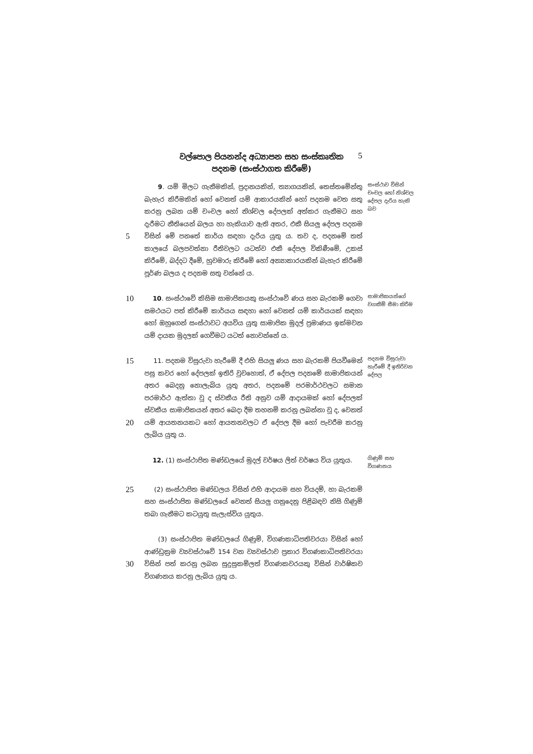වල්පොල පියනන්ද අධ්‍යාපන සහ සංස්කෘතික
පදනම (සංස්ථාගත කිරීමේ)
5
5
9. යම් මිලට ගැනීමකින්, ප්‍රදානයකින්, ත්‍යාගයකින්, තෙස්තමේන්තු බැහැර කිරීමකින් හෝ වෙනත් යම් ආකාරයකින් හෝ පදනම වෙත සතු කරනු ලබන යම් චංචල හෝ නිශ්චල දේපලක් අත්කර ගැනීමට සහ දැරීමට නීතියෙන් බලය හා හැකියාව ඇති අතර, එකී සියලු දේපල පදනම විසින් මේ පනතේ කාර්ය සඳහා දැරිය යුතු ය. තව ද, පදනමේ තත් කාලයේ බලපවත්නා රීතිවලට යටත්ව එකී දේපල විකිණීමේ, උකස් කිරීමේ, බද්දට දීමේ, හුවමාරු කිරීමේ හෝ අන්‍යාකාරයකින් බැහැර කිරීමේ පූර්ණ බලය ද පදනම සතු වන්නේ ය.
සංස්ථාව විසින් චංචල හෝ නිශ්චල දේපල දැරිය හැකි බව
10
10. සංස්ථාවේ කිසිම සාමාජිකයකු සංස්ථාවේ ණය සහ බැරකම් ගෙවා සමථයට පත් කිරීමේ කාර්යය සඳහා හෝ වෙනත් යම් කාර්යයක් සඳහා හෝ ඔහුගෙන් සංස්ථාවට අයවිය යුතු සාමාජික මුදල් ප්‍රමාණය ඉක්මවන යම් දායක මුදලක් ගෙවීමට යටත් නොවන්නේ ය.
සාමාජිකයන්ගේ වගකීම් සීමා කිරීම
15
20
11. පදනම විසුරුවා හැරීමේ දී එහි සියලු ණය සහ බැරකම් පියවීමෙන් පසු කවර හෝ දේපලක් ඉතිරි වුවහොත්, ඒ දේපල පදනමේ සාමාජිකයන් අතර බෙදනු නොලැබිය යුතු අතර, පදනමේ පරමාර්ථවලට සමාන පරමාර්ථ ඇත්තා වූ ද ස්වකීය රීති අනුව යම් ආදායමක් හෝ දේපලක් ස්වකීය සාමාජිකයන් අතර බෙදා දීම තහනම් කරනු ලබන්නා වූ ද, වෙනත් යම් ආයතනයකට හෝ ආයතනවලට ඒ දේපල දීම හෝ පැවරීම කරනු ලැබිය යුතු ය.
පදනම විසුරුවා හැරීමේ දී ඉතිරිවන දේපල
12. (1) සංස්ථාපිත මණ්ඩලයේ මුදල් වර්ෂය ලිත් වර්ෂය විය යුතුය.
ගිණුම් සහ විගණනය
25
(2) සංස්ථාපිත මණ්ඩලය විසින් එහි ආදායම සහ වියදම්, හා බැරකම් සහ සංස්ථාපිත මණ්ඩලයේ වෙනත් සියලු ගනුදෙනු පිළිබඳව නිසි ගිණුම් තබා ගැනීමට කටයුතු සැලැස්විය යුතුය.
30
(3) සංස්ථාපිත මණ්ඩලයේ ගිණුම්, විගණකාධිපතිවරයා විසින් හෝ ආණ්ඩුක්‍රම ව්‍යවස්ථාවේ 154 වන ව්‍යවස්ථාව ප්‍රකාර විගණකාධිපතිවරයා විසින් පත් කරනු ලබන සුදුසුකම්ලත් විගණකවරයකු විසින් වාර්ෂිකව විගණනය කරනු ලැබිය යුතු ය.